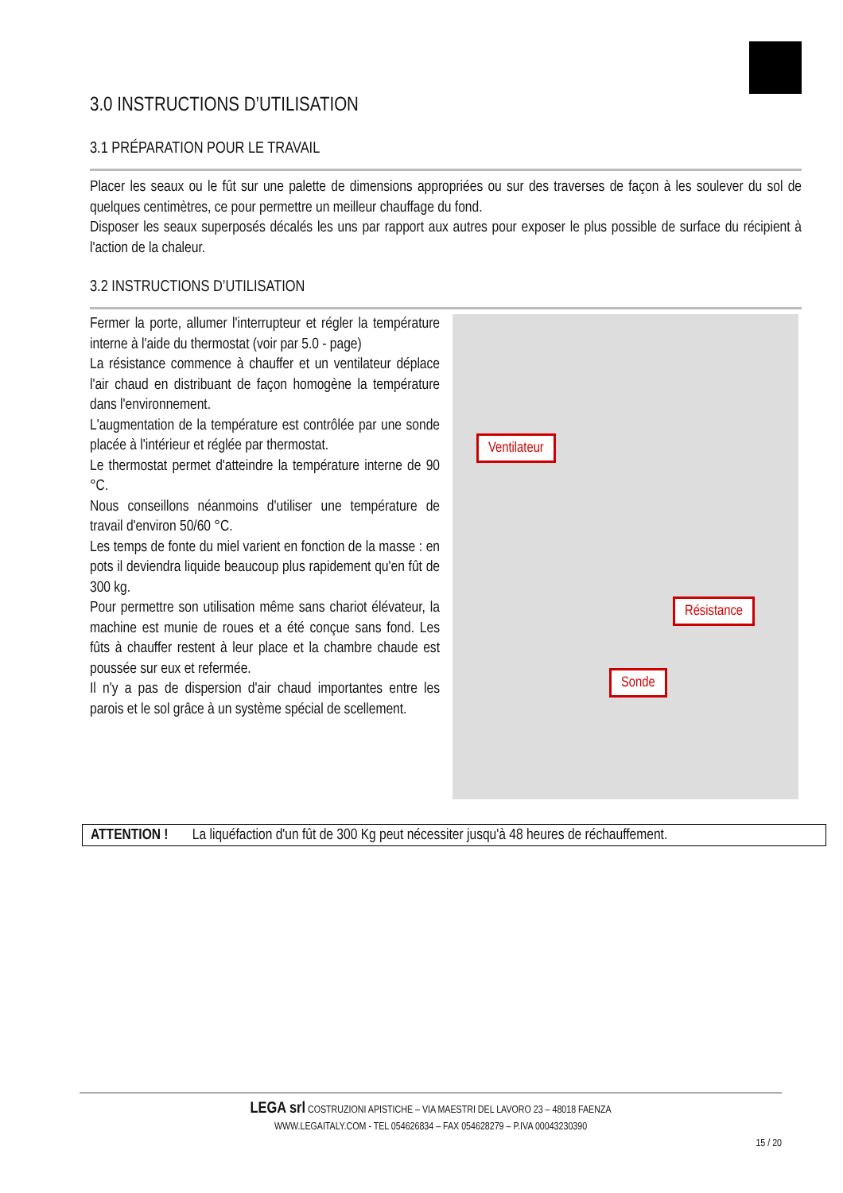3.0 INSTRUCTIONS D’UTILISATION
3.1 PRÉPARATION POUR LE TRAVAIL
Placer les seaux ou le fût sur une palette de dimensions appropriées ou sur des traverses de façon à les soulever du sol de quelques centimètres, ce pour permettre un meilleur chauffage du fond.
Disposer les seaux superposés décalés les uns par rapport aux autres pour exposer le plus possible de surface du récipient à l'action de la chaleur.
3.2 INSTRUCTIONS D’UTILISATION
Fermer la porte, allumer l'interrupteur et régler la température interne à l'aide du thermostat (voir par 5.0 - page)
La résistance commence à chauffer et un ventilateur déplace l'air chaud en distribuant de façon homogène la température dans l'environnement.
L'augmentation de la température est contrôlée par une sonde placée à l'intérieur et réglée par thermostat.
Le thermostat permet d'atteindre la température interne de 90 °C.
Nous conseillons néanmoins d'utiliser une température de travail d'environ 50/60 °C.
Les temps de fonte du miel varient en fonction de la masse : en pots il deviendra liquide beaucoup plus rapidement qu'en fût de 300 kg.
Pour permettre son utilisation même sans chariot élévateur, la machine est munie de roues et a été conçue sans fond. Les fûts à chauffer restent à leur place et la chambre chaude est poussée sur eux et refermée.
Il n'y a pas de dispersion d'air chaud importantes entre les parois et le sol grâce à un système spécial de scellement.
Ventilateur
Résistance
Sonde
ATTENTION ! La liquéfaction d'un fût de 300 Kg peut nécessiter jusqu'à 48 heures de réchauffement.
LEGA srl COSTRUZIONI APISTICHE – VIA MAESTRI DEL LAVORO 23 – 48018 FAENZA
WWW.LEGAITALY.COM - TEL 054626834 – FAX 054628279 – P.IVA 00043230390
15 / 20